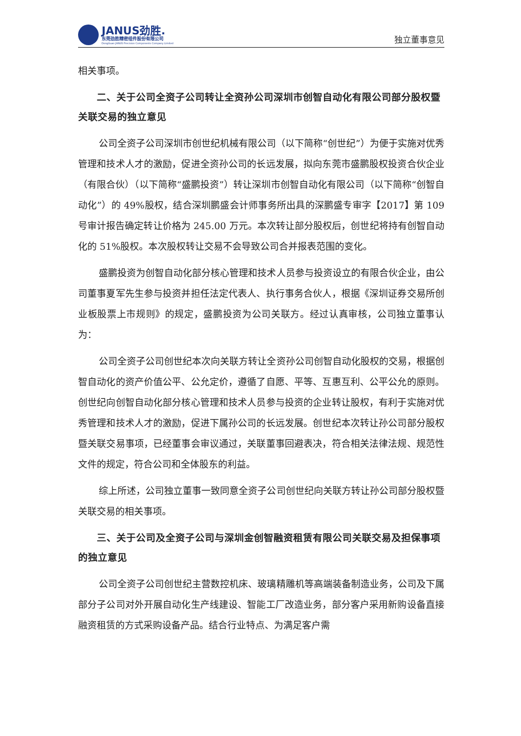JANUS劲胜.
东莞劲胜精密组件股份有限公司
DongGuan JANUS Precision Components Company Limited
独立董事意见
相关事项。
二、关于公司全资子公司转让全资孙公司深圳市创智自动化有限公司部分股权暨关联交易的独立意见
公司全资子公司深圳市创世纪机械有限公司（以下简称“创世纪”）为便于实施对优秀管理和技术人才的激励，促进全资孙公司的长远发展，拟向东莞市盛鹏股权投资合伙企业（有限合伙）（以下简称“盛鹏投资”）转让深圳市创智自动化有限公司（以下简称“创智自动化”）的 49%股权，结合深圳鹏盛会计师事务所出具的深鹏盛专审字【2017】第 109 号审计报告确定转让价格为 245.00 万元。本次转让部分股权后，创世纪将持有创智自动化的 51%股权。本次股权转让交易不会导致公司合并报表范围的变化。
盛鹏投资为创智自动化部分核心管理和技术人员参与投资设立的有限合伙企业，由公司董事夏军先生参与投资并担任法定代表人、执行事务合伙人，根据《深圳证券交易所创业板股票上市规则》的规定，盛鹏投资为公司关联方。经过认真审核，公司独立董事认为：
公司全资子公司创世纪本次向关联方转让全资孙公司创智自动化股权的交易，根据创智自动化的资产价值公平、公允定价，遵循了自愿、平等、互惠互利、公平公允的原则。创世纪向创智自动化部分核心管理和技术人员参与投资的企业转让股权，有利于实施对优秀管理和技术人才的激励，促进下属孙公司的长远发展。创世纪本次转让孙公司部分股权暨关联交易事项，已经董事会审议通过，关联董事回避表决，符合相关法律法规、规范性文件的规定，符合公司和全体股东的利益。
综上所述，公司独立董事一致同意全资子公司创世纪向关联方转让孙公司部分股权暨关联交易的相关事项。
三、关于公司及全资子公司与深圳金创智融资租赁有限公司关联交易及担保事项的独立意见
公司全资子公司创世纪主营数控机床、玻璃精雕机等高端装备制造业务，公司及下属部分子公司对外开展自动化生产线建设、智能工厂改造业务，部分客户采用新购设备直接融资租赁的方式采购设备产品。结合行业特点、为满足客户需